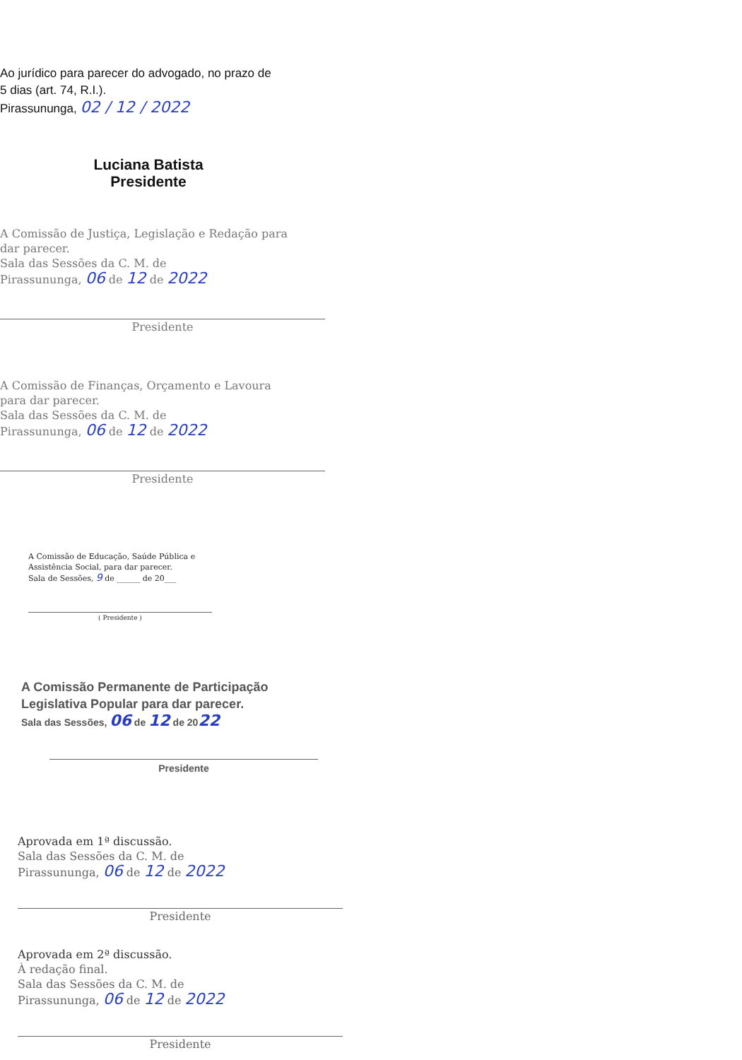Ao jurídico para parecer do advogado, no prazo de
5 dias (art. 74, R.I.).
Pirassununga, 02 / 12 / 2022
Luciana Batista
Presidente
A Comissão de Justiça, Legislação e Redação para
dar parecer.
Sala das Sessões da C. M. de
Pirassununga, 06 de 12 de 2022
Presidente
A Comissão de Finanças, Orçamento e Lavoura
para dar parecer.
Sala das Sessões da C. M. de
Pirassununga, 06 de 12 de 2022
Presidente
A Comissão de Educação, Saúde Pública e
Assistência Social, para dar parecer.
Sala de Sessões, 9 de ______ de 20___
( Presidente )
A Comissão Permanente de Participação
Legislativa Popular para dar parecer.
Sala das Sessões, 06 de 12 de 2022
Presidente
Aprovada em 1ª discussão.
Sala das Sessões da C. M. de
Pirassununga, 06 de 12 de 2022
Presidente
Aprovada em 2ª discussão.
À redação final.
Sala das Sessões da C. M. de
Pirassununga, 06 de 12 de 2022
Presidente